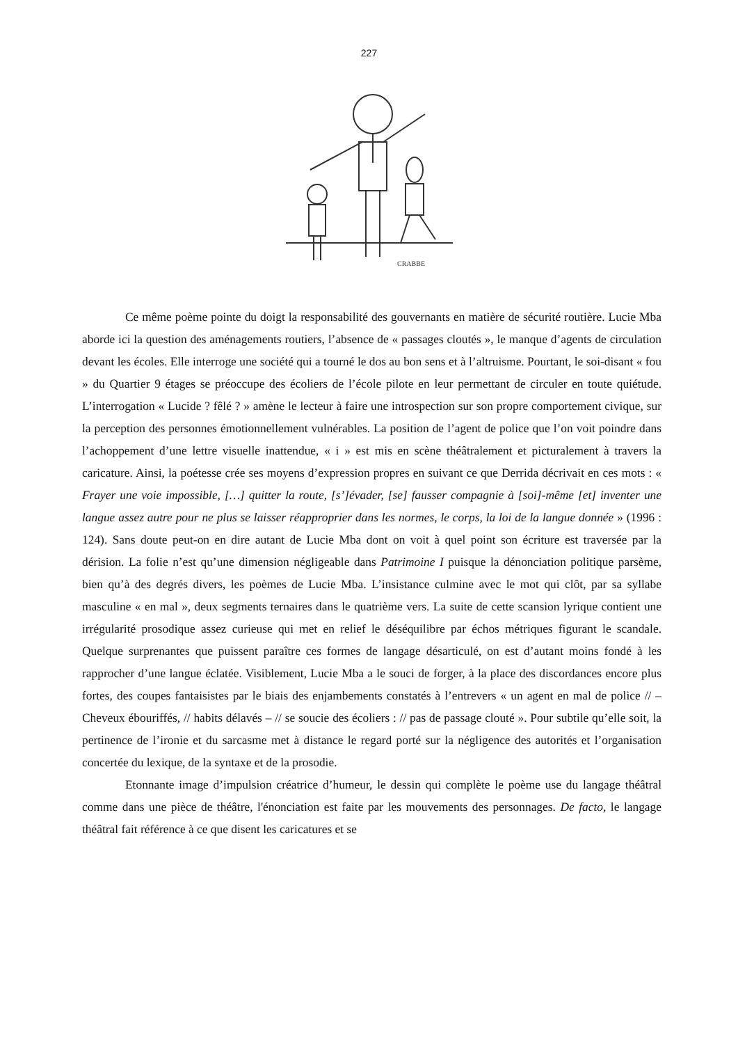227
CRABBE
Ce même poème pointe du doigt la responsabilité des gouvernants en matière de sécurité routière. Lucie Mba aborde ici la question des aménagements routiers, l’absence de « passages cloutés », le manque d’agents de circulation devant les écoles. Elle interroge une société qui a tourné le dos au bon sens et à l’altruisme. Pourtant, le soi-disant « fou » du Quartier 9 étages se préoccupe des écoliers de l’école pilote en leur permettant de circuler en toute quiétude. L’interrogation « Lucide ? fêlé ? » amène le lecteur à faire une introspection sur son propre comportement civique, sur la perception des personnes émotionnellement vulnérables. La position de l’agent de police que l’on voit poindre dans l’achoppement d’une lettre visuelle inattendue, « i » est mis en scène théâtralement et picturalement à travers la caricature. Ainsi, la poétesse crée ses moyens d’expression propres en suivant ce que Derrida décrivait en ces mots : « Frayer une voie impossible, […] quitter la route, [s’]évader, [se] fausser compagnie à [soi]-même [et] inventer une langue assez autre pour ne plus se laisser réapproprier dans les normes, le corps, la loi de la langue donnée » (1996 : 124). Sans doute peut-on en dire autant de Lucie Mba dont on voit à quel point son écriture est traversée par la dérision. La folie n’est qu’une dimension négligeable dans Patrimoine I puisque la dénonciation politique parsème, bien qu’à des degrés divers, les poèmes de Lucie Mba. L’insistance culmine avec le mot qui clôt, par sa syllabe masculine « en mal », deux segments ternaires dans le quatrième vers. La suite de cette scansion lyrique contient une irrégularité prosodique assez curieuse qui met en relief le déséquilibre par échos métriques figurant le scandale. Quelque surprenantes que puissent paraître ces formes de langage désarticulé, on est d’autant moins fondé à les rapprocher d’une langue éclatée. Visiblement, Lucie Mba a le souci de forger, à la place des discordances encore plus fortes, des coupes fantaisistes par le biais des enjambements constatés à l’entrevers « un agent en mal de police // – Cheveux ébouriffés, // habits délavés – // se soucie des écoliers : // pas de passage clouté ». Pour subtile qu’elle soit, la pertinence de l’ironie et du sarcasme met à distance le regard porté sur la négligence des autorités et l’organisation concertée du lexique, de la syntaxe et de la prosodie.
Etonnante image d’impulsion créatrice d’humeur, le dessin qui complète le poème use du langage théâtral comme dans une pièce de théâtre, l'énonciation est faite par les mouvements des personnages. De facto, le langage théâtral fait référence à ce que disent les caricatures et se